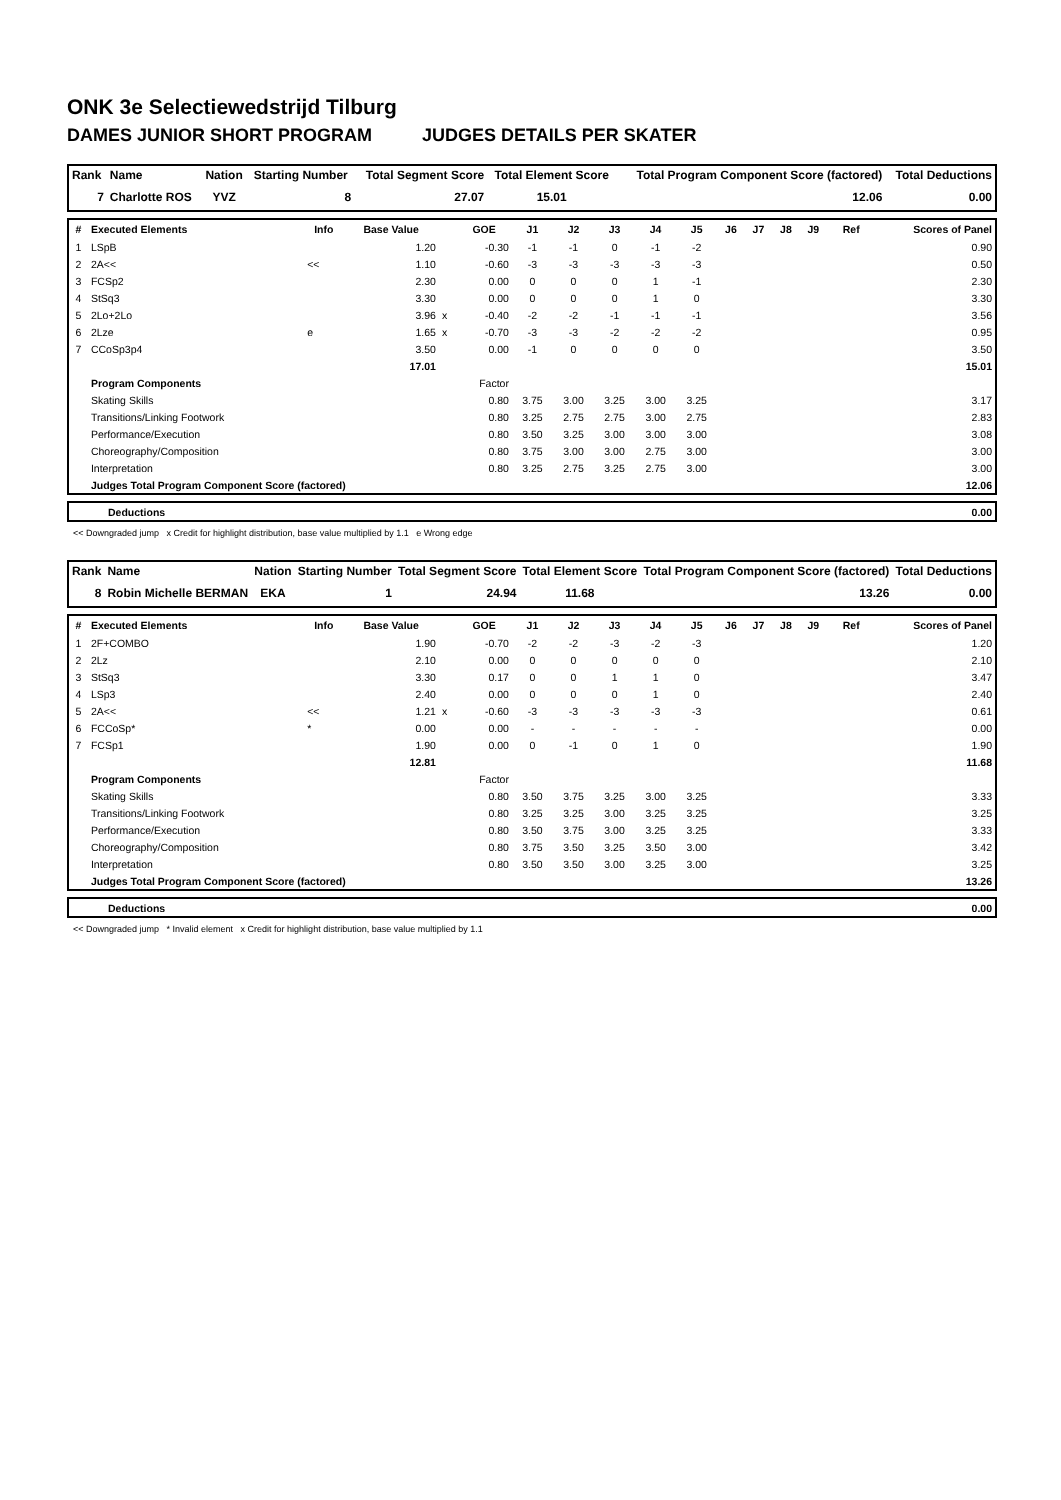ONK 3e Selectiewedstrijd Tilburg
DAMES JUNIOR SHORT PROGRAM JUDGES DETAILS PER SKATER
| Rank | Name | Nation | Starting Number | Total Segment Score | Total Element Score | Total Program Component Score (factored) | Total Deductions |
| --- | --- | --- | --- | --- | --- | --- | --- |
| 7 | Charlotte ROS | YVZ | 8 | 27.07 | 15.01 | 12.06 | 0.00 |
| # | Executed Elements | Info | Base Value | | GOE | J1 | J2 | J3 | J4 | J5 | J6 | J7 | J8 | J9 | Ref | Scores of Panel |
| --- | --- | --- | --- | --- | --- | --- | --- | --- | --- | --- | --- | --- | --- | --- | --- | --- |
| 1 | LSpB | | 1.20 | | -0.30 | -1 | -1 | 0 | -1 | -2 | | | | | | 0.90 |
| 2 | 2A<< | << | 1.10 | | -0.60 | -3 | -3 | -3 | -3 | -3 | | | | | | 0.50 |
| 3 | FCSp2 | | 2.30 | | 0.00 | 0 | 0 | 0 | 1 | -1 | | | | | | 2.30 |
| 4 | StSq3 | | 3.30 | | 0.00 | 0 | 0 | 0 | 1 | 0 | | | | | | 3.30 |
| 5 | 2Lo+2Lo | | 3.96 | x | -0.40 | -2 | -2 | -1 | -1 | -1 | | | | | | 3.56 |
| 6 | 2Lze | e | 1.65 | x | -0.70 | -3 | -3 | -2 | -2 | -2 | | | | | | 0.95 |
| 7 | CCoSp3p4 | | 3.50 | | 0.00 | -1 | 0 | 0 | 0 | 0 | | | | | | 3.50 |
| | | | 17.01 | | | | | | | | | | | | | 15.01 |
| | Program Components | | | | Factor | | | | | | | | | | | |
| | Skating Skills | | | | 0.80 | 3.75 | 3.00 | 3.25 | 3.00 | 3.25 | | | | | | 3.17 |
| | Transitions/Linking Footwork | | | | 0.80 | 3.25 | 2.75 | 2.75 | 3.00 | 2.75 | | | | | | 2.83 |
| | Performance/Execution | | | | 0.80 | 3.50 | 3.25 | 3.00 | 3.00 | 3.00 | | | | | | 3.08 |
| | Choreography/Composition | | | | 0.80 | 3.75 | 3.00 | 3.00 | 2.75 | 3.00 | | | | | | 3.00 |
| | Interpretation | | | | 0.80 | 3.25 | 2.75 | 3.25 | 2.75 | 3.00 | | | | | | 3.00 |
| | Judges Total Program Component Score (factored) | | | | | | | | | | | | | | | 12.06 |
| | Deductions | 0.00 |
<< Downgraded jump x Credit for highlight distribution, base value multiplied by 1.1 e Wrong edge
| Rank | Name | Nation | Starting Number | Total Segment Score | Total Element Score | Total Program Component Score (factored) | Total Deductions |
| --- | --- | --- | --- | --- | --- | --- | --- |
| 8 | Robin Michelle BERMAN | EKA | 1 | 24.94 | 11.68 | 13.26 | 0.00 |
| # | Executed Elements | Info | Base Value | | GOE | J1 | J2 | J3 | J4 | J5 | J6 | J7 | J8 | J9 | Ref | Scores of Panel |
| --- | --- | --- | --- | --- | --- | --- | --- | --- | --- | --- | --- | --- | --- | --- | --- | --- |
| 1 | 2F+COMBO | | 1.90 | | -0.70 | -2 | -2 | -3 | -2 | -3 | | | | | | 1.20 |
| 2 | 2Lz | | 2.10 | | 0.00 | 0 | 0 | 0 | 0 | 0 | | | | | | 2.10 |
| 3 | StSq3 | | 3.30 | | 0.17 | 0 | 0 | 1 | 1 | 0 | | | | | | 3.47 |
| 4 | LSp3 | | 2.40 | | 0.00 | 0 | 0 | 0 | 1 | 0 | | | | | | 2.40 |
| 5 | 2A<< | << | 1.21 | x | -0.60 | -3 | -3 | -3 | -3 | -3 | | | | | | 0.61 |
| 6 | FCCoSp* | * | 0.00 | | 0.00 | - | - | - | - | - | | | | | | 0.00 |
| 7 | FCSp1 | | 1.90 | | 0.00 | 0 | -1 | 0 | 1 | 0 | | | | | | 1.90 |
| | | | 12.81 | | | | | | | | | | | | | 11.68 |
| | Program Components | | | | Factor | | | | | | | | | | | |
| | Skating Skills | | | | 0.80 | 3.50 | 3.75 | 3.25 | 3.00 | 3.25 | | | | | | 3.33 |
| | Transitions/Linking Footwork | | | | 0.80 | 3.25 | 3.25 | 3.00 | 3.25 | 3.25 | | | | | | 3.25 |
| | Performance/Execution | | | | 0.80 | 3.50 | 3.75 | 3.00 | 3.25 | 3.25 | | | | | | 3.33 |
| | Choreography/Composition | | | | 0.80 | 3.75 | 3.50 | 3.25 | 3.50 | 3.00 | | | | | | 3.42 |
| | Interpretation | | | | 0.80 | 3.50 | 3.50 | 3.00 | 3.25 | 3.00 | | | | | | 3.25 |
| | Judges Total Program Component Score (factored) | | | | | | | | | | | | | | | 13.26 |
| | Deductions | 0.00 |
<< Downgraded jump * Invalid element x Credit for highlight distribution, base value multiplied by 1.1